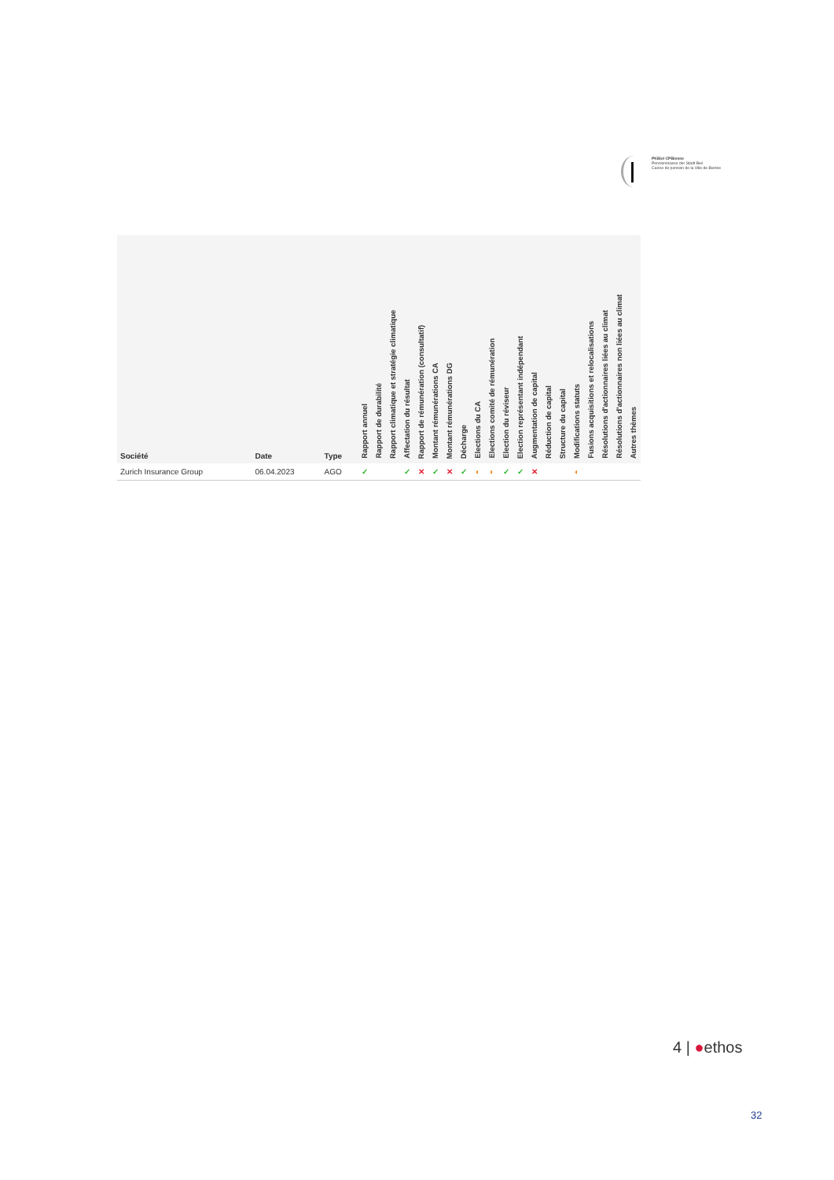PKBiel CPBienne
Pensionskasse der Stadt Biel
Caisse de pension de la Ville de Bienne
| Société | Date | Type | Rapport annuel | Rapport de durabilité | Rapport climatique et stratégie climatique | Affectation du résultat | Rapport de rémunération (consultatif) | Montant rémunérations CA | Montant rémunérations DG | Décharge | Elections du CA | Elections comité de rémunération | Election du réviseur | Election représentant indépendant | Augmentation de capital | Réduction de capital | Structure du capital | Modifications statuts | Fusions acquisitions et relocalisations | Résolutions d'actionnaires liées au climat | Résolutions d'actionnaires non liées au climat | Autres thèmes |
| --- | --- | --- | --- | --- | --- | --- | --- | --- | --- | --- | --- | --- | --- | --- | --- | --- | --- | --- | --- | --- | --- | --- |
| Zurich Insurance Group | 06.04.2023 | AGO | ✓ | | | ✓ | ✕ | ✓ | ✕ | ✓ | ◐ | ◐ | ✓ | ✓ | ✕ | | | ◐ | | | | |
4 | ●ethos
32